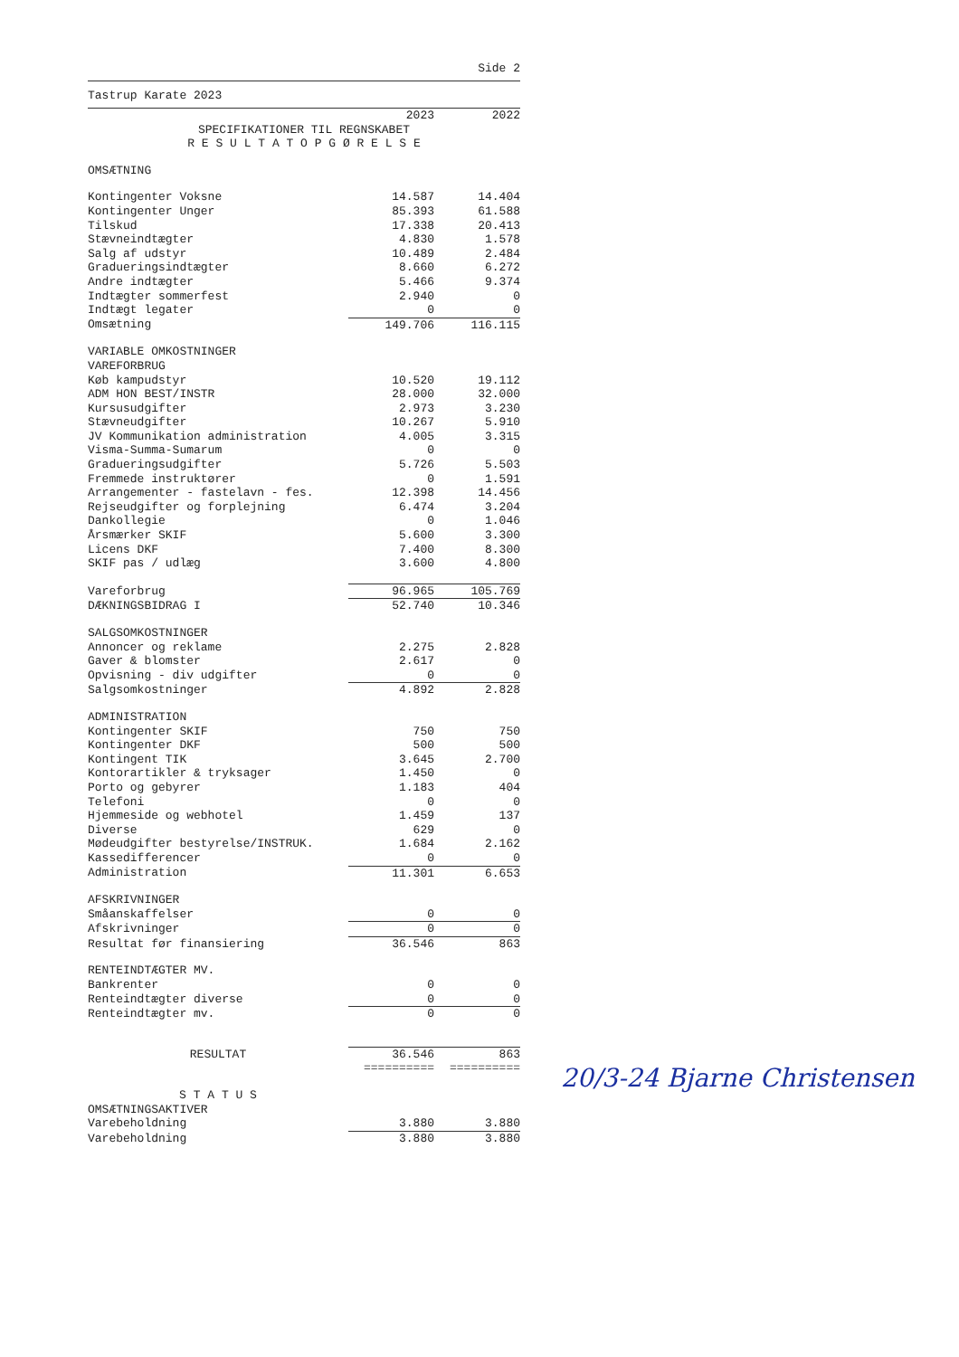Side 2
Tastrup Karate 2023
| | 2023 | 2022 |
| --- | --- | --- |
| SPECIFIKATIONER TIL REGNSKABET R E S U L T A T O P G Ø R E L S E | | |
| OMSÆTNING | | |
| Kontingenter Voksne | 14.587 | 14.404 |
| Kontingenter Unger | 85.393 | 61.588 |
| Tilskud | 17.338 | 20.413 |
| Stævneindtægter | 4.830 | 1.578 |
| Salg af udstyr | 10.489 | 2.484 |
| Gradueringsindtægter | 8.660 | 6.272 |
| Andre indtægter | 5.466 | 9.374 |
| Indtægter sommerfest | 2.940 | 0 |
| Indtægt legater | 0 | 0 |
| Omsætning | 149.706 | 116.115 |
| VARIABLE OMKOSTNINGER | | |
| VAREFORBRUG | | |
| Køb kampudstyr | 10.520 | 19.112 |
| ADM HON BEST/INSTR | 28.000 | 32.000 |
| Kursusudgifter | 2.973 | 3.230 |
| Stævneudgifter | 10.267 | 5.910 |
| JV Kommunikation administration | 4.005 | 3.315 |
| Visma-Summa-Sumarum | 0 | 0 |
| Gradueringsudgifter | 5.726 | 5.503 |
| Fremmede instruktører | 0 | 1.591 |
| Arrangementer - fastelavn - fes. | 12.398 | 14.456 |
| Rejseudgifter og forplejning | 6.474 | 3.204 |
| Dankollegie | 0 | 1.046 |
| Årsmærker SKIF | 5.600 | 3.300 |
| Licens DKF | 7.400 | 8.300 |
| SKIF pas / udlæg | 3.600 | 4.800 |
| Vareforbrug | 96.965 | 105.769 |
| DÆKNINGSBIDRAG I | 52.740 | 10.346 |
| SALGSOMKOSTNINGER | | |
| Annoncer og reklame | 2.275 | 2.828 |
| Gaver & blomster | 2.617 | 0 |
| Opvisning - div udgifter | 0 | 0 |
| Salgsomkostninger | 4.892 | 2.828 |
| ADMINISTRATION | | |
| Kontingenter SKIF | 750 | 750 |
| Kontingenter DKF | 500 | 500 |
| Kontingent TIK | 3.645 | 2.700 |
| Kontorartikler & tryksager | 1.450 | 0 |
| Porto og gebyrer | 1.183 | 404 |
| Telefoni | 0 | 0 |
| Hjemmeside og webhotel | 1.459 | 137 |
| Diverse | 629 | 0 |
| Mødeudgifter bestyrelse/INSTRUK. | 1.684 | 2.162 |
| Kassedifferencer | 0 | 0 |
| Administration | 11.301 | 6.653 |
| AFSKRIVNINGER | | |
| Småanskaffelser | 0 | 0 |
| Afskrivninger | 0 | 0 |
| Resultat før finansiering | 36.546 | 863 |
| RENTEINDTÆGTER MV. | | |
| Bankrenter | 0 | 0 |
| Renteindtægter diverse | 0 | 0 |
| Renteindtægter mv. | 0 | 0 |
| RESULTAT | 36.546 | 863 |
| | ========== | ========== |
| S T A T U S | | |
| OMSÆTNINGSAKTIVER | | |
| Varebeholdning | 3.880 | 3.880 |
| Varebeholdning | 3.880 | 3.880 |
20/3-24 Bjarne Christensen